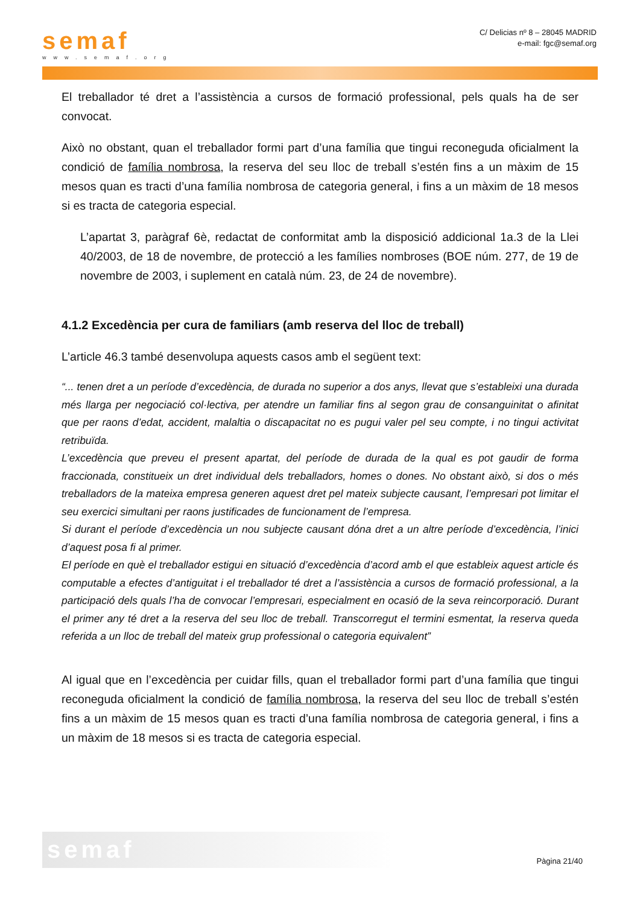semaf
www.semaf.org
C/ Delicias nº 8 – 28045 MADRID
e-mail: fgc@semaf.org
El treballador té dret a l’assistència a cursos de formació professional, pels quals ha de ser convocat.
Això no obstant, quan el treballador formi part d’una família que tingui reconeguda oficialment la condició de família nombrosa, la reserva del seu lloc de treball s’estén fins a un màxim de 15 mesos quan es tracti d’una família nombrosa de categoria general, i fins a un màxim de 18 mesos si es tracta de categoria especial.
L’apartat 3, paràgraf 6è, redactat de conformitat amb la disposició addicional 1a.3 de la Llei 40/2003, de 18 de novembre, de protecció a les famílies nombroses (BOE núm. 277, de 19 de novembre de 2003, i suplement en català núm. 23, de 24 de novembre).
4.1.2 Excedència per cura de familiars (amb reserva del lloc de treball)
L’article 46.3 també desenvolupa aquests casos amb el següent text:
“... tenen dret a un període d’excedència, de durada no superior a dos anys, llevat que s’estableixi una durada més llarga per negociació col·lectiva, per atendre un familiar fins al segon grau de consanguinitat o afinitat que per raons d’edat, accident, malaltia o discapacitat no es pugui valer pel seu compte, i no tingui activitat retribuïda.
L’excedència que preveu el present apartat, del període de durada de la qual es pot gaudir de forma fraccionada, constitueix un dret individual dels treballadors, homes o dones. No obstant això, si dos o més treballadors de la mateixa empresa generen aquest dret pel mateix subjecte causant, l’empresari pot limitar el seu exercici simultani per raons justificades de funcionament de l’empresa.
Si durant el període d’excedència un nou subjecte causant dóna dret a un altre període d’excedència, l’inici d’aquest posa fi al primer.
El període en què el treballador estigui en situació d’excedència d’acord amb el que estableix aquest article és computable a efectes d’antiguitat i el treballador té dret a l’assistència a cursos de formació professional, a la participació dels quals l’ha de convocar l’empresari, especialment en ocasió de la seva reincorporació. Durant el primer any té dret a la reserva del seu lloc de treball. Transcorregut el termini esmentat, la reserva queda referida a un lloc de treball del mateix grup professional o categoria equivalent”
Al igual que en l’excedència per cuidar fills, quan el treballador formi part d’una família que tingui reconeguda oficialment la condició de família nombrosa, la reserva del seu lloc de treball s’estén fins a un màxim de 15 mesos quan es tracti d’una família nombrosa de categoria general, i fins a un màxim de 18 mesos si es tracta de categoria especial.
semaf
Pàgina 21/40